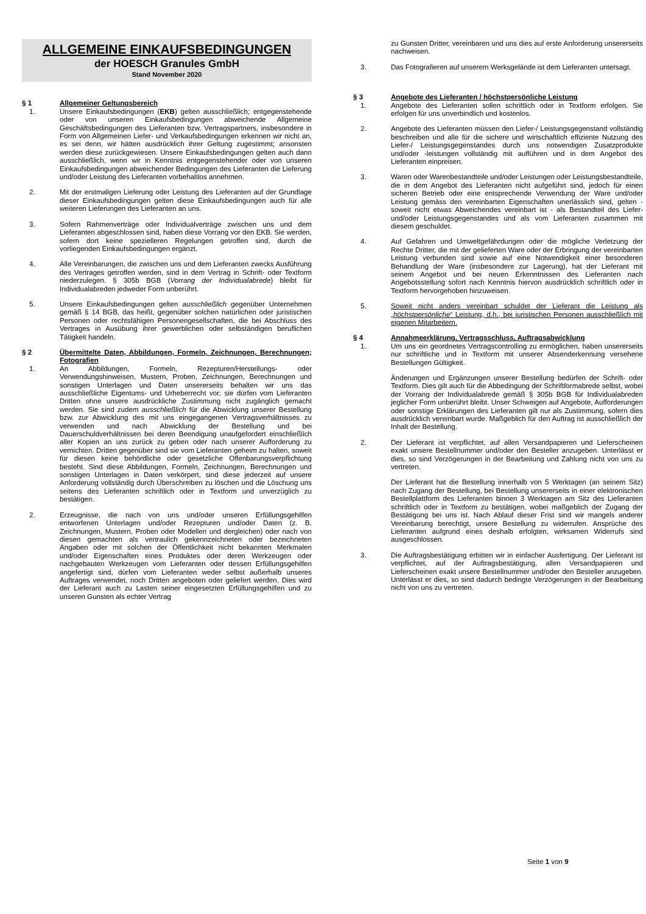ALLGEMEINE EINKAUFSBEDINGUNGEN
der HOESCH Granules GmbH
Stand November 2020
§ 1 Allgemeiner Geltungsbereich
1. Unsere Einkaufsbedingungen (EKB) gelten ausschließlich; entgegenstehende oder von unseren Einkaufsbedingungen abweichende Allgemeine Geschäftsbedingungen des Lieferanten bzw. Vertragspartners, insbesondere in Form von Allgemeinen Liefer- und Verkaufsbedingungen erkennen wir nicht an, es sei denn, wir hätten ausdrücklich ihrer Geltung zugestimmt; ansonsten werden diese zurückgewiesen. Unsere Einkaufsbedingungen gelten auch dann ausschließlich, wenn wir in Kenntnis entgegenstehender oder von unseren Einkaufsbedingungen abweichender Bedingungen des Lieferanten die Lieferung und/oder Leistung des Lieferanten vorbehaltlos annehmen.
2. Mit der erstmaligen Lieferung oder Leistung des Lieferanten auf der Grundlage dieser Einkaufsbedingungen gelten diese Einkaufsbedingungen auch für alle weiteren Lieferungen des Lieferanten an uns.
3. Sofern Rahmenverträge oder Individualverträge zwischen uns und dem Lieferanten abgeschlossen sind, haben diese Vorrang vor den EKB. Sie werden, sofern dort keine spezielleren Regelungen getroffen sind, durch die vorliegenden Einkaufsbedingungen ergänzt.
4. Alle Vereinbarungen, die zwischen uns und dem Lieferanten zwecks Ausführung des Vertrages getroffen werden, sind in dem Vertrag in Schrift- oder Textform niederzulegen. § 305b BGB (Vorrang der Individualabrede) bleibt für Individualabreden jedweder Form unberührt.
5. Unsere Einkaufsbedingungen gelten ausschließlich gegenüber Unternehmen gemäß § 14 BGB, das heißt, gegenüber solchen natürlichen oder juristischen Personen oder rechtsfähigen Personengesellschaften, die bei Abschluss des Vertrages in Ausübung ihrer gewerblichen oder selbständigen beruflichen Tätigkeit handeln.
§ 2 Übermittelte Daten, Abbildungen, Formeln, Zeichnungen, Berechnungen; Fotografien
1. An Abbildungen, Formeln, Rezepturen/Herstellungs- oder Verwendungshinweisen, Mustern, Proben, Zeichnungen, Berechnungen und sonstigen Unterlagen und Daten unsererseits behalten wir uns das ausschließliche Eigentums- und Urheberrecht vor; sie dürfen vom Lieferanten Dritten ohne unsere ausdrückliche Zustimmung nicht zugänglich gemacht werden. Sie sind zudem ausschließlich für die Abwicklung unserer Bestellung bzw. zur Abwicklung des mit uns eingegangenen Vertragsverhältnisses zu verwenden und nach Abwicklung der Bestellung und bei Dauerschuldverhältnissen bei deren Beendigung unaufgefordert einschließlich aller Kopien an uns zurück zu geben oder nach unserer Aufforderung zu vernichten. Dritten gegenüber sind sie vom Lieferanten geheim zu halten, soweit für diesen keine behördliche oder gesetzliche Offenbarungsverpflichtung besteht. Sind diese Abbildungen, Formeln, Zeichnungen, Berechnungen und sonstigen Unterlagen in Daten verkörpert, sind diese jederzeit auf unsere Anforderung vollständig durch Überschreiben zu löschen und die Löschung uns seitens des Lieferanten schriftlich oder in Textform und unverzüglich zu bestätigen.
2. Erzeugnisse, die nach von uns und/oder unseren Erfüllungsgehilfen entworfenen Unterlagen und/oder Rezepturen und/oder Daten (z. B. Zeichnungen, Mustern, Proben oder Modellen und dergleichen) oder nach von diesen gemachten als vertraulich gekennzeichneten oder bezeichneten Angaben oder mit solchen der Öffentlichkeit nicht bekannten Merkmalen und/oder Eigenschaften eines Produktes oder deren Werkzeugen oder nachgebauten Werkzeugen vom Lieferanten oder dessen Erfüllungsgehilfen angefertigt sind, dürfen vom Lieferanten weder selbst außerhalb unseres Auftrages verwendet, noch Dritten angeboten oder geliefert werden. Dies wird der Lieferant auch zu Lasten seiner eingesetzten Erfüllungsgehilfen und zu unseren Gunsten als echter Vertrag
zu Gunsten Dritter, vereinbaren und uns dies auf erste Anforderung unsererseits nachweisen.
3. Das Fotografieren auf unserem Werksgelände ist dem Lieferanten untersagt.
§ 3 Angebote des Lieferanten / höchstpersönliche Leistung
1. Angebote des Lieferanten sollen schriftlich oder in Textform erfolgen. Sie erfolgen für uns unverbindlich und kostenlos.
2. Angebote des Lieferanten müssen den Liefer-/ Leistungsgegenstand vollständig beschreiben und alle für die sichere und wirtschaftlich effiziente Nutzung des Liefer-/ Leistungsgegenstandes durch uns notwendigen Zusatzprodukte und/oder -leistungen vollständig mit aufführen und in dem Angebot des Lieferanten einpreisen.
3. Waren oder Warenbestandteile und/oder Leistungen oder Leistungsbestandteile, die in dem Angebot des Lieferanten nicht aufgeführt sind, jedoch für einen sicheren Betrieb oder eine entsprechende Verwendung der Ware und/oder Leistung gemäss den vereinbarten Eigenschaften unerlässlich sind, gelten - soweit nicht etwas Abweichendes vereinbart ist - als Bestandteil des Liefer- und/oder Leistungsgegenstandes und als vom Lieferanten zusammen mit diesem geschuldet.
4. Auf Gefahren und Umweltgefährdungen oder die mögliche Verletzung der Rechte Dritter, die mit der gelieferten Ware oder der Erbringung der vereinbarten Leistung verbunden sind sowie auf eine Notwendigkeit einer besonderen Behandlung der Ware (insbesondere zur Lagerung), hat der Lieferant mit seinem Angebot und bei neuen Erkenntnissen des Lieferanten nach Angebotsstellung sofort nach Kenntnis hiervon ausdrücklich schriftlich oder in Textform hervorgehoben hinzuweisen.
5. Soweit nicht anders vereinbart schuldet der Lieferant die Leistung als „höchstpersönliche“ Leistung, d.h., bei juristischen Personen ausschließlich mit eigenen Mitarbeitern.
§ 4 Annahmeerklärung, Vertragsschluss, Auftragsabwicklung
1. Um uns ein geordnetes Vertragscontrolling zu ermöglichen, haben unsererseits nur schriftliche und in Textform mit unserer Absenderkennung versehene Bestellungen Gültigkeit.
Änderungen und Ergänzungen unserer Bestellung bedürfen der Schrift- oder Textform. Dies gilt auch für die Abbedingung der Schriftformabrede selbst, wobei der Vorrang der Individualabrede gemäß § 305b BGB für Individualabreden jeglicher Form unberührt bleibt. Unser Schweigen auf Angebote, Aufforderungen oder sonstige Erklärungen des Lieferanten gilt nur als Zustimmung, sofern dies ausdrücklich vereinbart wurde. Maßgeblich für den Auftrag ist ausschließlich der Inhalt der Bestellung.
2. Der Lieferant ist verpflichtet, auf allen Versandpapieren und Lieferscheinen exakt unsere Bestellnummer und/oder den Besteller anzugeben. Unterlässt er dies, so sind Verzögerungen in der Bearbeitung und Zahlung nicht von uns zu vertreten.
Der Lieferant hat die Bestellung innerhalb von 5 Werktagen (an seinem Sitz) nach Zugang der Bestellung, bei Bestellung unsererseits in einer elektronischen Bestellplattform des Lieferanten binnen 3 Werktagen am Sitz des Lieferanten schriftlich oder in Textform zu bestätigen, wobei maßgeblich der Zugang der Bestätigung bei uns ist. Nach Ablauf dieser Frist sind wir mangels anderer Vereinbarung berechtigt, unsere Bestellung zu widerrufen. Ansprüche des Lieferanten aufgrund eines deshalb erfolgten, wirksamen Widerrufs sind ausgeschlossen.
3. Die Auftragsbestätigung erbitten wir in einfacher Ausfertigung. Der Lieferant ist verpflichtet, auf der Auftragsbestätigung, allen Versandpapieren und Lieferscheinen exakt unsere Bestellnummer und/oder den Besteller anzugeben. Unterlässt er dies, so sind dadurch bedingte Verzögerungen in der Bearbeitung nicht von uns zu vertreten.
Seite 1 von 9